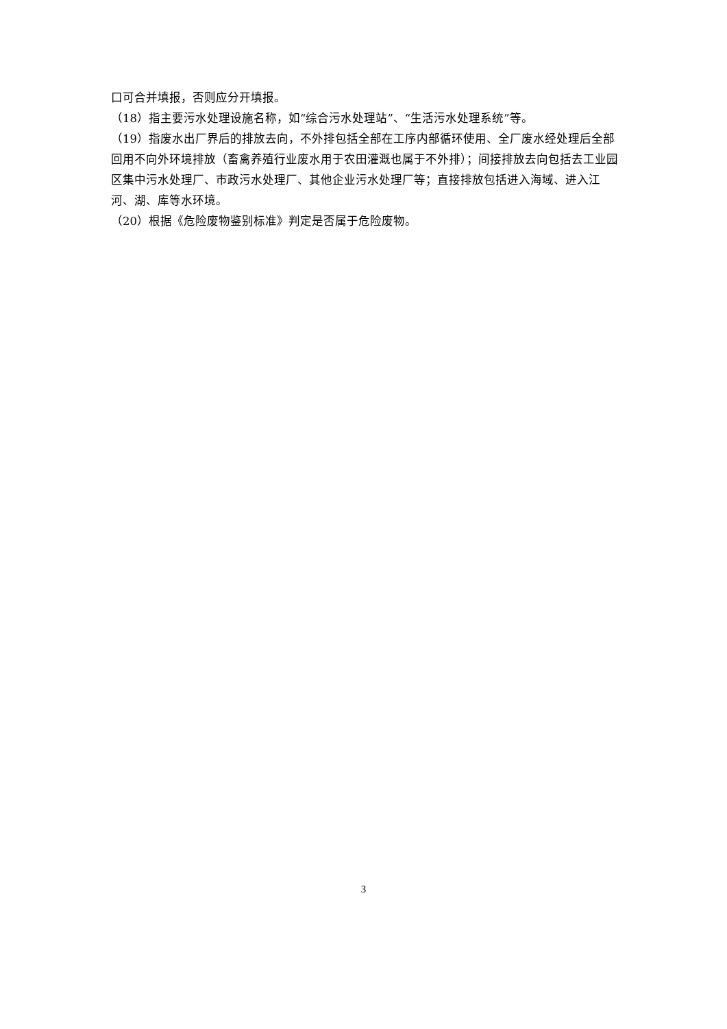口可合并填报，否则应分开填报。
（18）指主要污水处理设施名称，如“综合污水处理站”、“生活污水处理系统”等。
（19）指废水出厂界后的排放去向，不外排包括全部在工序内部循环使用、全厂废水经处理后全部回用不向外环境排放（畜禽养殖行业废水用于农田灌溉也属于不外排）；间接排放去向包括去工业园区集中污水处理厂、市政污水处理厂、其他企业污水处理厂等；直接排放包括进入海域、进入江河、湖、库等水环境。
（20）根据《危险废物鉴别标准》判定是否属于危险废物。
3